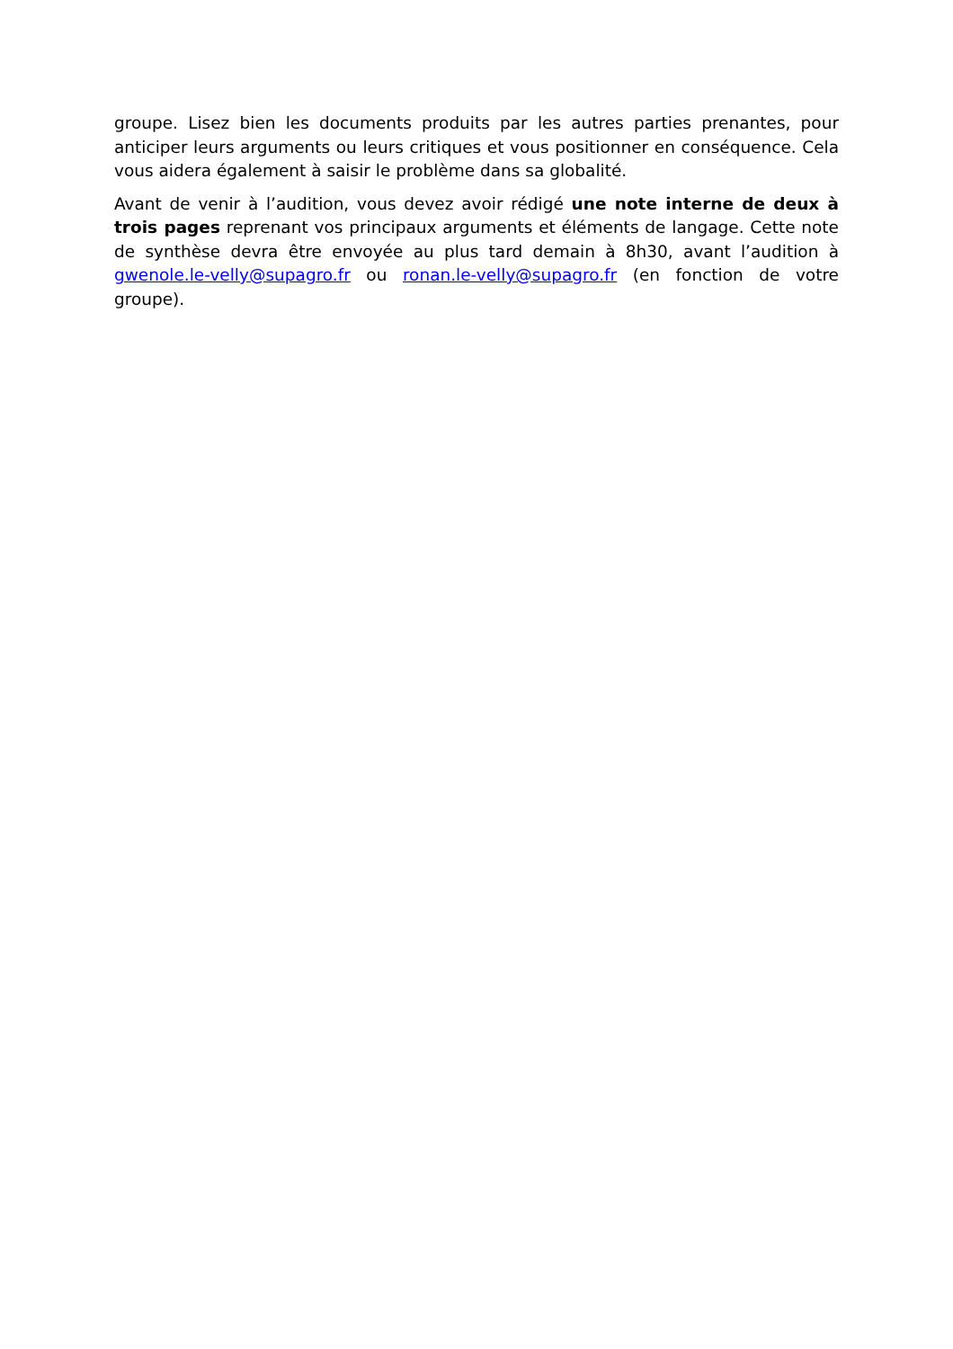groupe. Lisez bien les documents produits par les autres parties prenantes, pour anticiper leurs arguments ou leurs critiques et vous positionner en conséquence. Cela vous aidera également à saisir le problème dans sa globalité.
Avant de venir à l’audition, vous devez avoir rédigé une note interne de deux à trois pages reprenant vos principaux arguments et éléments de langage. Cette note de synthèse devra être envoyée au plus tard demain à 8h30, avant l’audition à gwenole.le-velly@supagro.fr ou ronan.le-velly@supagro.fr (en fonction de votre groupe).